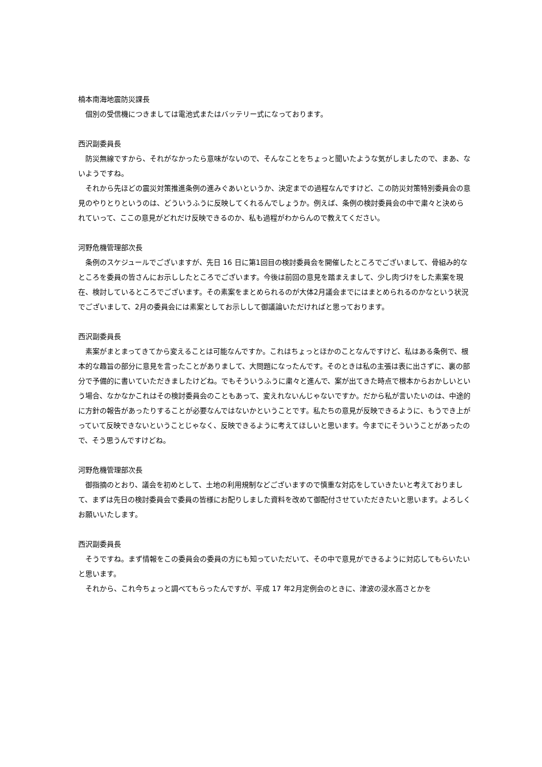楠本南海地震防災課長
個別の受信機につきましては電池式またはバッテリー式になっております。
西沢副委員長
防災無線ですから、それがなかったら意味がないので、そんなことをちょっと聞いたような気がしましたので、まあ、ないようですね。
それから先ほどの震災対策推進条例の進みぐあいというか、決定までの過程なんですけど、この防災対策特別委員会の意見のやりとりというのは、どういうふうに反映してくれるんでしょうか。例えば、条例の検討委員会の中で粛々と決められていって、ここの意見がどれだけ反映できるのか、私も過程がわからんので教えてください。
河野危機管理部次長
条例のスケジュールでございますが、先日 16 日に第1回目の検討委員会を開催したところでございまして、骨組み的なところを委員の皆さんにお示ししたところでございます。今後は前回の意見を踏まえまして、少し肉づけをした素案を現在、検討しているところでございます。その素案をまとめられるのが大体2月議会までにはまとめられるのかなという状況でございまして、2月の委員会には素案としてお示しして御議論いただければと思っております。
西沢副委員長
素案がまとまってきてから変えることは可能なんですか。これはちょっとほかのことなんですけど、私はある条例で、根本的な趣旨の部分に意見を言ったことがありまして、大問題になったんです。そのときは私の主張は表に出さずに、裏の部分で予備的に書いていただきましたけどね。でもそういうふうに粛々と進んで、案が出てきた時点で根本からおかしいという場合、なかなかこれはその検討委員会のこともあって、変えれないんじゃないですか。だから私が言いたいのは、中途的に方針の報告があったりすることが必要なんではないかということです。私たちの意見が反映できるように、もうでき上がっていて反映できないということじゃなく、反映できるように考えてほしいと思います。今までにそういうことがあったので、そう思うんですけどね。
河野危機管理部次長
御指摘のとおり、議会を初めとして、土地の利用規制などございますので慎重な対応をしていきたいと考えておりまして、まずは先日の検討委員会で委員の皆様にお配りしました資料を改めて御配付させていただきたいと思います。よろしくお願いいたします。
西沢副委員長
そうですね。まず情報をこの委員会の委員の方にも知っていただいて、その中で意見ができるように対応してもらいたいと思います。
それから、これ今ちょっと調べてもらったんですが、平成 17 年2月定例会のときに、津波の浸水高さとかを